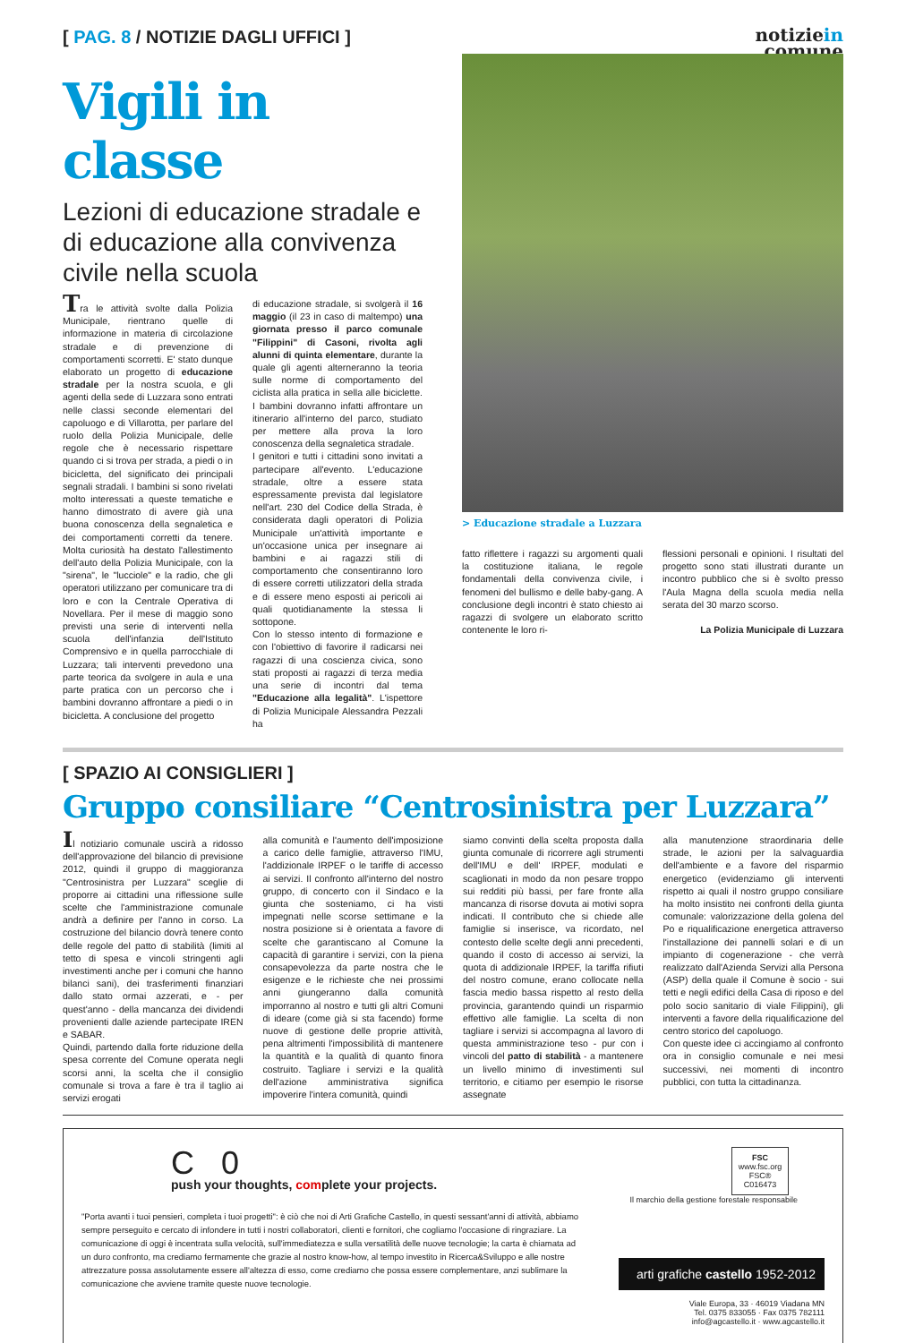[ PAG. 8 / NOTIZIE DAGLI UFFICI ]
notiziein
comune
Vigili in classe
Lezioni di educazione stradale e di educazione alla convivenza civile nella scuola
Tra le attività svolte dalla Polizia Municipale, rientrano quelle di informazione in materia di circolazione stradale e di prevenzione di comportamenti scorretti. E' stato dunque elaborato un progetto di educazione stradale per la nostra scuola, e gli agenti della sede di Luzzara sono entrati nelle classi seconde elementari del capoluogo e di Villarotta, per parlare del ruolo della Polizia Municipale, delle regole che è necessario rispettare quando ci si trova per strada, a piedi o in bicicletta, del significato dei principali segnali stradali. I bambini si sono rivelati molto interessati a queste tematiche e hanno dimostrato di avere già una buona conoscenza della segnaletica e dei comportamenti corretti da tenere. Molta curiosità ha destato l'allestimento dell'auto della Polizia Municipale, con la "sirena", le "lucciole" e la radio, che gli operatori utilizzano per comunicare tra di loro e con la Centrale Operativa di Novellara. Per il mese di maggio sono previsti una serie di interventi nella scuola dell'infanzia dell'Istituto Comprensivo e in quella parrocchiale di Luzzara; tali interventi prevedono una parte teorica da svolgere in aula e una parte pratica con un percorso che i bambini dovranno affrontare a piedi o in bicicletta. A conclusione del progetto
di educazione stradale, si svolgerà il 16 maggio (il 23 in caso di maltempo) una giornata presso il parco comunale "Filippini" di Casoni, rivolta agli alunni di quinta elementare, durante la quale gli agenti alterneranno la teoria sulle norme di comportamento del ciclista alla pratica in sella alle biciclette. I bambini dovranno infatti affrontare un itinerario all'interno del parco, studiato per mettere alla prova la loro conoscenza della segnaletica stradale.
I genitori e tutti i cittadini sono invitati a partecipare all'evento. L'educazione stradale, oltre a essere stata espressamente prevista dal legislatore nell'art. 230 del Codice della Strada, è considerata dagli operatori di Polizia Municipale un'attività importante e un'occasione unica per insegnare ai bambini e ai ragazzi stili di comportamento che consentiranno loro di essere corretti utilizzatori della strada e di essere meno esposti ai pericoli ai quali quotidianamente la stessa li sottopone.
Con lo stesso intento di formazione e con l'obiettivo di favorire il radicarsi nei ragazzi di una coscienza civica, sono stati proposti ai ragazzi di terza media una serie di incontri dal tema "Educazione alla legalità". L'ispettore di Polizia Municipale Alessandra Pezzali ha
> Educazione stradale a Luzzara
fatto riflettere i ragazzi su argomenti quali la costituzione italiana, le regole fondamentali della convivenza civile, i fenomeni del bullismo e delle baby-gang. A conclusione degli incontri è stato chiesto ai ragazzi di svolgere un elaborato scritto contenente le loro ri-
flessioni personali e opinioni. I risultati del progetto sono stati illustrati durante un incontro pubblico che si è svolto presso l'Aula Magna della scuola media nella serata del 30 marzo scorso.
La Polizia Municipale di Luzzara
[ SPAZIO AI CONSIGLIERI ]
Gruppo consiliare “Centrosinistra per Luzzara”
Il notiziario comunale uscirà a ridosso dell'approvazione del bilancio di previsione 2012, quindi il gruppo di maggioranza "Centrosinistra per Luzzara" sceglie di proporre ai cittadini una riflessione sulle scelte che l'amministrazione comunale andrà a definire per l'anno in corso. La costruzione del bilancio dovrà tenere conto delle regole del patto di stabilità (limiti al tetto di spesa e vincoli stringenti agli investimenti anche per i comuni che hanno bilanci sani), dei trasferimenti finanziari dallo stato ormai azzerati, e - per quest'anno - della mancanza dei dividendi provenienti dalle aziende partecipate IREN e SABAR.
Quindi, partendo dalla forte riduzione della spesa corrente del Comune operata negli scorsi anni, la scelta che il consiglio comunale si trova a fare è tra il taglio ai servizi erogati
alla comunità e l'aumento dell'imposizione a carico delle famiglie, attraverso l'IMU, l'addizionale IRPEF o le tariffe di accesso ai servizi. Il confronto all'interno del nostro gruppo, di concerto con il Sindaco e la giunta che sosteniamo, ci ha visti impegnati nelle scorse settimane e la nostra posizione si è orientata a favore di scelte che garantiscano al Comune la capacità di garantire i servizi, con la piena consapevolezza da parte nostra che le esigenze e le richieste che nei prossimi anni giungeranno dalla comunità imporranno al nostro e tutti gli altri Comuni di ideare (come già si sta facendo) forme nuove di gestione delle proprie attività, pena altrimenti l'impossibilità di mantenere la quantità e la qualità di quanto finora costruito. Tagliare i servizi e la qualità dell'azione amministrativa significa impoverire l'intera comunità, quindi
siamo convinti della scelta proposta dalla giunta comunale di ricorrere agli strumenti dell'IMU e dell' IRPEF, modulati e scaglionati in modo da non pesare troppo sui redditi più bassi, per fare fronte alla mancanza di risorse dovuta ai motivi sopra indicati. Il contributo che si chiede alle famiglie si inserisce, va ricordato, nel contesto delle scelte degli anni precedenti, quando il costo di accesso ai servizi, la quota di addizionale IRPEF, la tariffa rifiuti del nostro comune, erano collocate nella fascia medio bassa rispetto al resto della provincia, garantendo quindi un risparmio effettivo alle famiglie. La scelta di non tagliare i servizi si accompagna al lavoro di questa amministrazione teso - pur con i vincoli del patto di stabilità - a mantenere un livello minimo di investimenti sul territorio, e citiamo per esempio le risorse assegnate
alla manutenzione straordinaria delle strade, le azioni per la salvaguardia dell'ambiente e a favore del risparmio energetico (evidenziamo gli interventi rispetto ai quali il nostro gruppo consiliare ha molto insistito nei confronti della giunta comunale: valorizzazione della golena del Po e riqualificazione energetica attraverso l'installazione dei pannelli solari e di un impianto di cogenerazione - che verrà realizzato dall'Azienda Servizi alla Persona (ASP) della quale il Comune è socio - sui tetti e negli edifici della Casa di riposo e del polo socio sanitario di viale Filippini), gli interventi a favore della riqualificazione del centro storico del capoluogo.
Con queste idee ci accingiamo al confronto ora in consiglio comunale e nei mesi successivi, nei momenti di incontro pubblici, con tutta la cittadinanza.
C 0
push your thoughts, complete your projects.
"Porta avanti i tuoi pensieri, completa i tuoi progetti": è ciò che noi di Arti Grafiche Castello, in questi sessant'anni di attività, abbiamo sempre perseguito e cercato di infondere in tutti i nostri collaboratori, clienti e fornitori, che cogliamo l'occasione di ringraziare. La comunicazione di oggi è incentrata sulla velocità, sull'immediatezza e sulla versatilità delle nuove tecnologie; la carta è chiamata ad un duro confronto, ma crediamo fermamente che grazie al nostro know-how, al tempo investito in Ricerca&Sviluppo e alle nostre attrezzature possa assolutamente essere all'altezza di esso, come crediamo che possa essere complementare, anzi sublimare la comunicazione che avviene tramite queste nuove tecnologie.
FSC
www.fsc.org
FSC® C016473
Il marchio della gestione forestale responsabile
arti grafiche castello 1952-2012
Viale Europa, 33 · 46019 Viadana MN
Tel. 0375 833055 · Fax 0375 782111
info@agcastello.it · www.agcastello.it